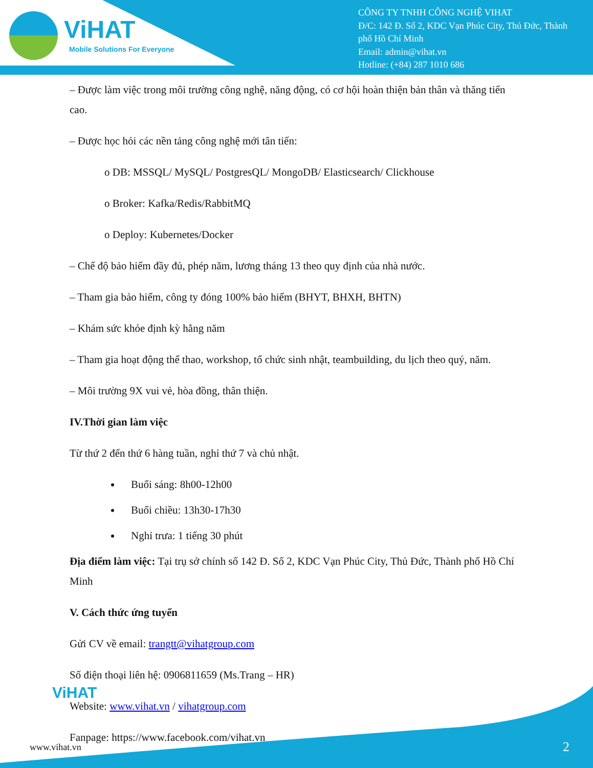ViHAT
Mobile Solutions For Everyone
CÔNG TY TNHH CÔNG NGHỆ VIHAT
Đ/C: 142 Đ. Số 2, KDC Vạn Phúc City, Thủ Đức, Thành
phố Hồ Chí Minh
Email: admin@vihat.vn
Hotline: (+84) 287 1010 686
– Được làm việc trong môi trường công nghệ, năng động, có cơ hội hoàn thiện bản thân và thăng tiến cao.
– Được học hỏi các nền tảng công nghệ mới tân tiến:
o DB: MSSQL/ MySQL/ PostgresQL/ MongoDB/ Elasticsearch/ Clickhouse
o Broker: Kafka/Redis/RabbitMQ
o Deploy: Kubernetes/Docker
– Chế độ bảo hiểm đầy đủ, phép năm, lương tháng 13 theo quy định của nhà nước.
– Tham gia bảo hiểm, công ty đóng 100% bảo hiểm (BHYT, BHXH, BHTN)
– Khám sức khỏe định kỳ hằng năm
– Tham gia hoạt động thể thao, workshop, tổ chức sinh nhật, teambuilding, du lịch theo quý, năm.
– Môi trường 9X vui vẻ, hòa đồng, thân thiện.
IV.Thời gian làm việc
Từ thứ 2 đến thứ 6 hàng tuần, nghỉ thứ 7 và chủ nhật.
Buổi sáng: 8h00-12h00
Buổi chiều: 13h30-17h30
Nghỉ trưa: 1 tiếng 30 phút
Địa điểm làm việc: Tại trụ sở chính số 142 Đ. Số 2, KDC Vạn Phúc City, Thủ Đức, Thành phố Hồ Chí Minh
V. Cách thức ứng tuyển
Gửi CV về email: trangtt@vihatgroup.com
Số điện thoại liên hệ: 0906811659 (Ms.Trang – HR)
Website: www.vihat.vn / vihatgroup.com
Fanpage: https://www.facebook.com/vihat.vn
ViHAT
www.vihat.vn 2